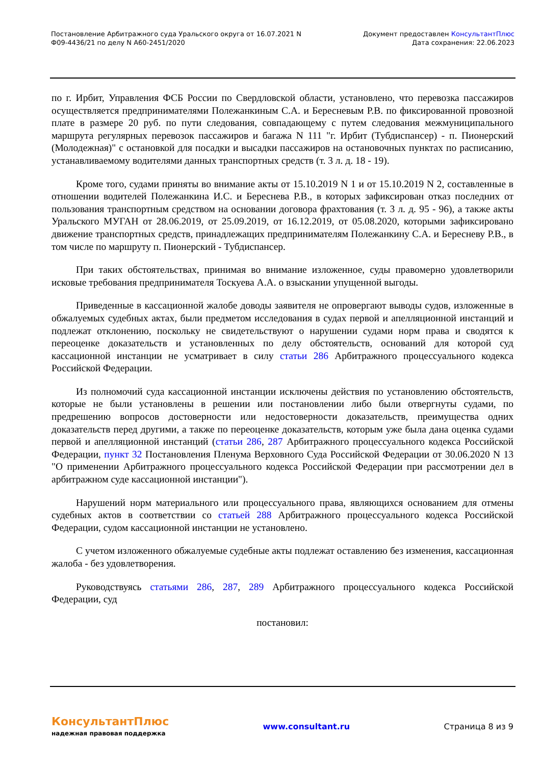Постановление Арбитражного суда Уральского округа от 16.07.2021 N
Ф09-4436/21 по делу N А60-2451/2020
Документ предоставлен КонсультантПлюс
Дата сохранения: 22.06.2023
по г. Ирбит, Управления ФСБ России по Свердловской области, установлено, что перевозка пассажиров осуществляется предпринимателями Полежанкиным С.А. и Бересневым Р.В. по фиксированной провозной плате в размере 20 руб. по пути следования, совпадающему с путем следования межмуниципального маршрута регулярных перевозок пассажиров и багажа N 111 "г. Ирбит (Тубдиспансер) - п. Пионерский (Молодежная)" с остановкой для посадки и высадки пассажиров на остановочных пунктах по расписанию, устанавливаемому водителями данных транспортных средств (т. 3 л. д. 18 - 19).
Кроме того, судами приняты во внимание акты от 15.10.2019 N 1 и от 15.10.2019 N 2, составленные в отношении водителей Полежанкина И.С. и Береснева Р.В., в которых зафиксирован отказ последних от пользования транспортным средством на основании договора фрахтования (т. 3 л. д. 95 - 96), а также акты Уральского МУГАН от 28.06.2019, от 25.09.2019, от 16.12.2019, от 05.08.2020, которыми зафиксировано движение транспортных средств, принадлежащих предпринимателям Полежанкину С.А. и Бересневу Р.В., в том числе по маршруту п. Пионерский - Тубдиспансер.
При таких обстоятельствах, принимая во внимание изложенное, суды правомерно удовлетворили исковые требования предпринимателя Тоскуева А.А. о взыскании упущенной выгоды.
Приведенные в кассационной жалобе доводы заявителя не опровергают выводы судов, изложенные в обжалуемых судебных актах, были предметом исследования в судах первой и апелляционной инстанций и подлежат отклонению, поскольку не свидетельствуют о нарушении судами норм права и сводятся к переоценке доказательств и установленных по делу обстоятельств, оснований для которой суд кассационной инстанции не усматривает в силу статьи 286 Арбитражного процессуального кодекса Российской Федерации.
Из полномочий суда кассационной инстанции исключены действия по установлению обстоятельств, которые не были установлены в решении или постановлении либо были отвергнуты судами, по предрешению вопросов достоверности или недостоверности доказательств, преимущества одних доказательств перед другими, а также по переоценке доказательств, которым уже была дана оценка судами первой и апелляционной инстанций (статьи 286, 287 Арбитражного процессуального кодекса Российской Федерации, пункт 32 Постановления Пленума Верховного Суда Российской Федерации от 30.06.2020 N 13 "О применении Арбитражного процессуального кодекса Российской Федерации при рассмотрении дел в арбитражном суде кассационной инстанции").
Нарушений норм материального или процессуального права, являющихся основанием для отмены судебных актов в соответствии со статьей 288 Арбитражного процессуального кодекса Российской Федерации, судом кассационной инстанции не установлено.
С учетом изложенного обжалуемые судебные акты подлежат оставлению без изменения, кассационная жалоба - без удовлетворения.
Руководствуясь статьями 286, 287, 289 Арбитражного процессуального кодекса Российской Федерации, суд
постановил:
КонсультантПлюс
надежная правовая поддержка
www.consultant.ru Страница 8 из 9